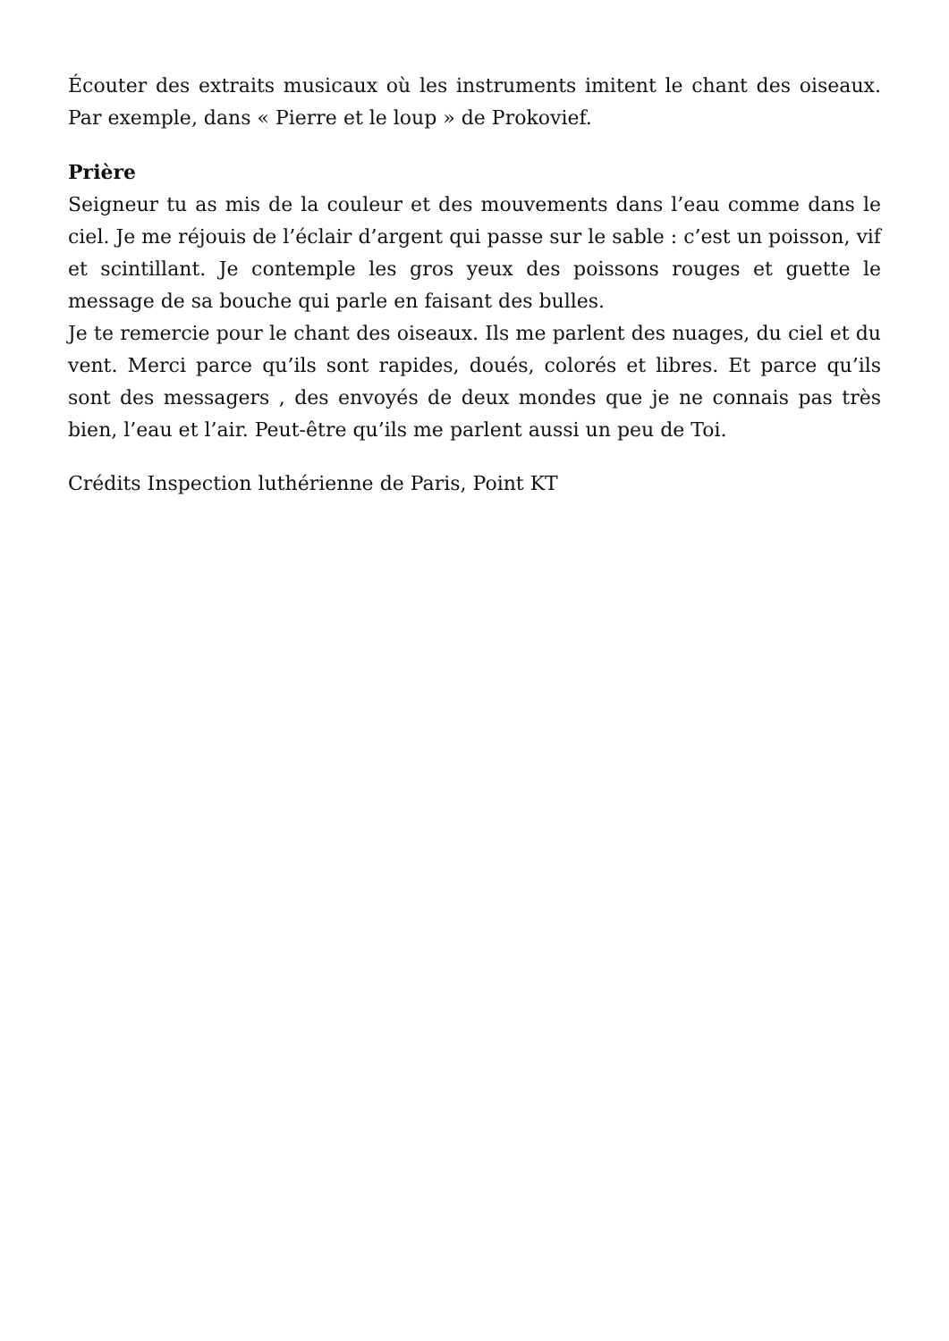Écouter des extraits musicaux où les instruments imitent le chant des oiseaux. Par exemple, dans « Pierre et le loup » de Prokovief.
Prière
Seigneur tu as mis de la couleur et des mouvements dans l’eau comme dans le ciel. Je me réjouis de l’éclair d’argent qui passe sur le sable : c’est un poisson, vif et scintillant. Je contemple les gros yeux des poissons rouges et guette le message de sa bouche qui parle en faisant des bulles.
Je te remercie pour le chant des oiseaux. Ils me parlent des nuages, du ciel et du vent. Merci parce qu’ils sont rapides, doués, colorés et libres. Et parce qu’ils sont des messagers , des envoyés de deux mondes que je ne connais pas très bien, l’eau et l’air. Peut-être qu’ils me parlent aussi un peu de Toi.
Crédits Inspection luthérienne de Paris, Point KT